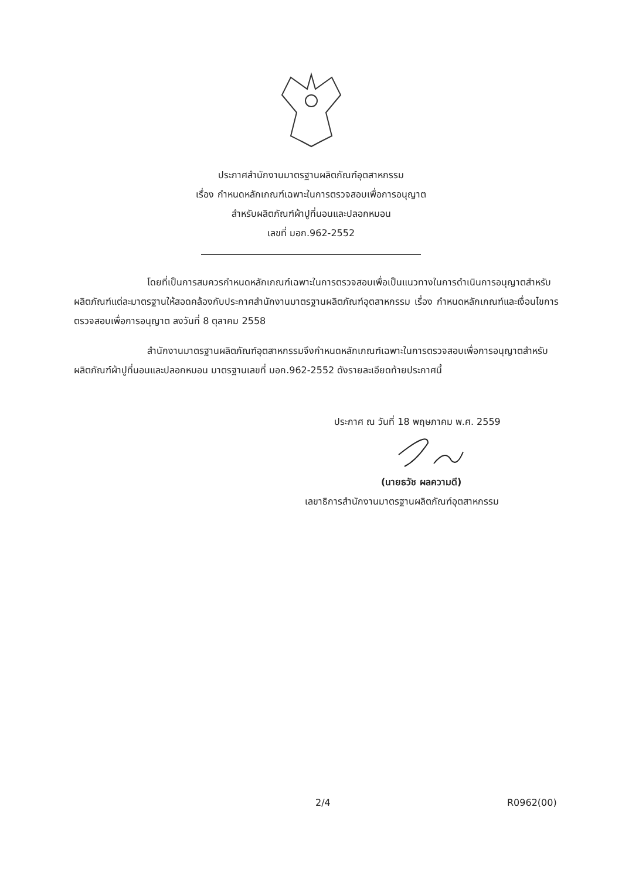ประกาศสำนักงานมาตรฐานผลิตภัณฑ์อุตสาหกรรม
เรื่อง กำหนดหลักเกณฑ์เฉพาะในการตรวจสอบเพื่อการอนุญาต
สำหรับผลิตภัณฑ์ผ้าปูที่นอนและปลอกหมอน
เลขที่ มอก.962-2552
โดยที่เป็นการสมควรกำหนดหลักเกณฑ์เฉพาะในการตรวจสอบเพื่อเป็นแนวทางในการดำเนินการอนุญาตสำหรับผลิตภัณฑ์แต่ละมาตรฐานให้สอดคล้องกับประกาศสำนักงานมาตรฐานผลิตภัณฑ์อุตสาหกรรม เรื่อง กำหนดหลักเกณฑ์และเงื่อนไขการตรวจสอบเพื่อการอนุญาต ลงวันที่ 8 ตุลาคม 2558
สำนักงานมาตรฐานผลิตภัณฑ์อุตสาหกรรมจึงกำหนดหลักเกณฑ์เฉพาะในการตรวจสอบเพื่อการอนุญาตสำหรับผลิตภัณฑ์ผ้าปูที่นอนและปลอกหมอน มาตรฐานเลขที่ มอก.962-2552 ดังรายละเอียดท้ายประกาศนี้
ประกาศ ณ วันที่ 18 พฤษภาคม พ.ศ. 2559
(นายธวัช ผลความดี)
เลขาธิการสำนักงานมาตรฐานผลิตภัณฑ์อุตสาหกรรม
2/4 R0962(00)